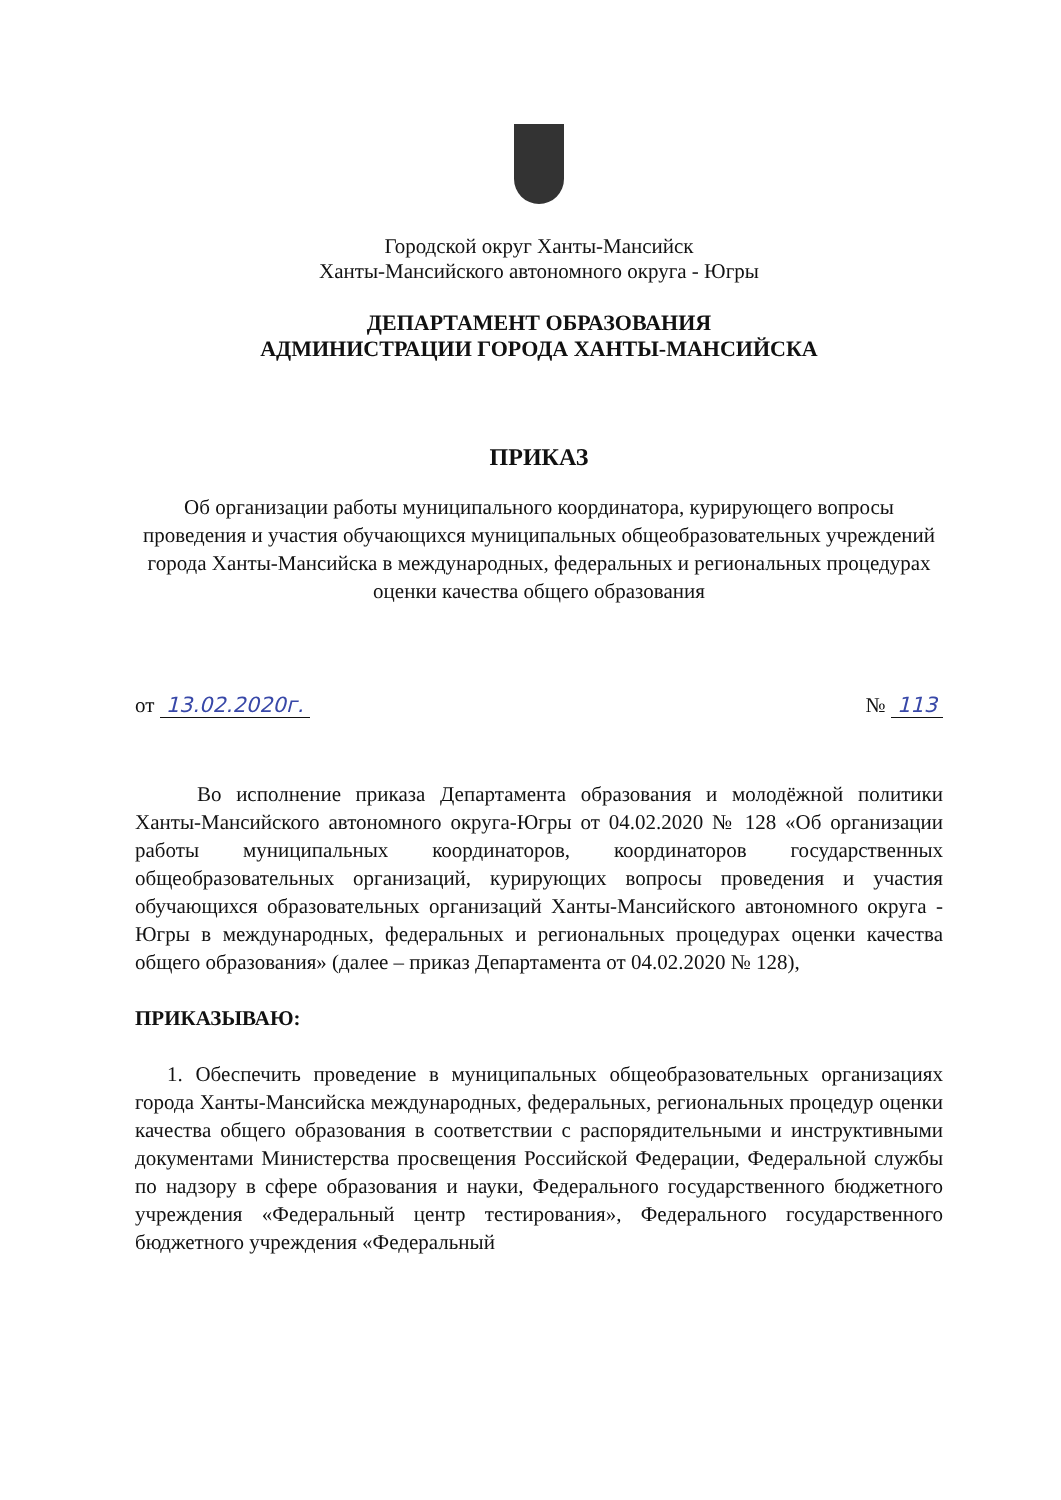Городской округ Ханты-Мансийск
Ханты-Мансийского автономного округа - Югры
ДЕПАРТАМЕНТ ОБРАЗОВАНИЯ
АДМИНИСТРАЦИИ ГОРОДА ХАНТЫ-МАНСИЙСКА
ПРИКАЗ
Об организации работы муниципального координатора, курирующего вопросы проведения и участия обучающихся муниципальных общеобразовательных учреждений города Ханты-Мансийска в международных, федеральных и региональных процедурах оценки качества общего образования
от 13.02.2020г. № 113
Во исполнение приказа Департамента образования и молодёжной политики Ханты-Мансийского автономного округа-Югры от 04.02.2020 № 128 «Об организации работы муниципальных координаторов, координаторов государственных общеобразовательных организаций, курирующих вопросы проведения и участия обучающихся образовательных организаций Ханты-Мансийского автономного округа - Югры в международных, федеральных и региональных процедурах оценки качества общего образования» (далее – приказ Департамента от 04.02.2020 № 128),
ПРИКАЗЫВАЮ:
1. Обеспечить проведение в муниципальных общеобразовательных организациях города Ханты-Мансийска международных, федеральных, региональных процедур оценки качества общего образования в соответствии с распорядительными и инструктивными документами Министерства просвещения Российской Федерации, Федеральной службы по надзору в сфере образования и науки, Федерального государственного бюджетного учреждения «Федеральный центр тестирования», Федерального государственного бюджетного учреждения «Федеральный